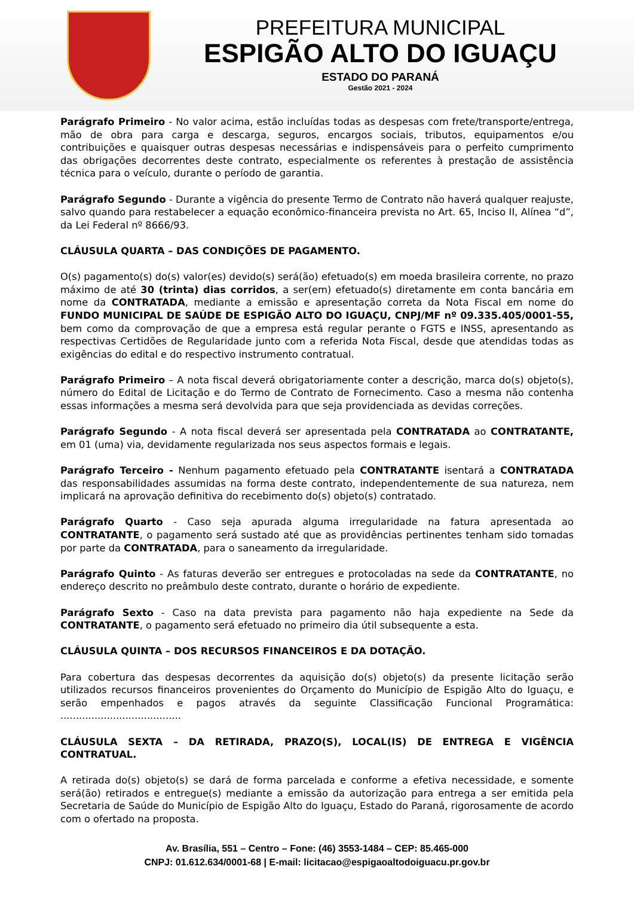PREFEITURA MUNICIPAL
ESPIGÃO ALTO DO IGUAÇU
ESTADO DO PARANÁ
Gestão 2021 - 2024
Parágrafo Primeiro - No valor acima, estão incluídas todas as despesas com frete/transporte/entrega, mão de obra para carga e descarga, seguros, encargos sociais, tributos, equipamentos e/ou contribuições e quaisquer outras despesas necessárias e indispensáveis para o perfeito cumprimento das obrigações decorrentes deste contrato, especialmente os referentes à prestação de assistência técnica para o veículo, durante o período de garantia.
Parágrafo Segundo - Durante a vigência do presente Termo de Contrato não haverá qualquer reajuste, salvo quando para restabelecer a equação econômico-financeira prevista no Art. 65, Inciso II, Alínea “d”, da Lei Federal nº 8666/93.
CLÁUSULA QUARTA – DAS CONDIÇÕES DE PAGAMENTO.
O(s) pagamento(s) do(s) valor(es) devido(s) será(ão) efetuado(s) em moeda brasileira corrente, no prazo máximo de até 30 (trinta) dias corridos, a ser(em) efetuado(s) diretamente em conta bancária em nome da CONTRATADA, mediante a emissão e apresentação correta da Nota Fiscal em nome do FUNDO MUNICIPAL DE SAÚDE DE ESPIGÃO ALTO DO IGUAÇU, CNPJ/MF nº 09.335.405/0001-55, bem como da comprovação de que a empresa está regular perante o FGTS e INSS, apresentando as respectivas Certidões de Regularidade junto com a referida Nota Fiscal, desde que atendidas todas as exigências do edital e do respectivo instrumento contratual.
Parágrafo Primeiro – A nota fiscal deverá obrigatoriamente conter a descrição, marca do(s) objeto(s), número do Edital de Licitação e do Termo de Contrato de Fornecimento. Caso a mesma não contenha essas informações a mesma será devolvida para que seja providenciada as devidas correções.
Parágrafo Segundo - A nota fiscal deverá ser apresentada pela CONTRATADA ao CONTRATANTE, em 01 (uma) via, devidamente regularizada nos seus aspectos formais e legais.
Parágrafo Terceiro - Nenhum pagamento efetuado pela CONTRATANTE isentará a CONTRATADA das responsabilidades assumidas na forma deste contrato, independentemente de sua natureza, nem implicará na aprovação definitiva do recebimento do(s) objeto(s) contratado.
Parágrafo Quarto - Caso seja apurada alguma irregularidade na fatura apresentada ao CONTRATANTE, o pagamento será sustado até que as providências pertinentes tenham sido tomadas por parte da CONTRATADA, para o saneamento da irregularidade.
Parágrafo Quinto - As faturas deverão ser entregues e protocoladas na sede da CONTRATANTE, no endereço descrito no preâmbulo deste contrato, durante o horário de expediente.
Parágrafo Sexto - Caso na data prevista para pagamento não haja expediente na Sede da CONTRATANTE, o pagamento será efetuado no primeiro dia útil subsequente a esta.
CLÁUSULA QUINTA – DOS RECURSOS FINANCEIROS E DA DOTAÇÃO.
Para cobertura das despesas decorrentes da aquisição do(s) objeto(s) da presente licitação serão utilizados recursos financeiros provenientes do Orçamento do Município de Espigão Alto do Iguaçu, e serão empenhados e pagos através da seguinte Classificação Funcional Programática: .......................................
CLÁUSULA SEXTA – DA RETIRADA, PRAZO(S), LOCAL(IS) DE ENTREGA E VIGÊNCIA CONTRATUAL.
A retirada do(s) objeto(s) se dará de forma parcelada e conforme a efetiva necessidade, e somente será(ão) retirados e entregue(s) mediante a emissão da autorização para entrega a ser emitida pela Secretaria de Saúde do Município de Espigão Alto do Iguaçu, Estado do Paraná, rigorosamente de acordo com o ofertado na proposta.
Av. Brasília, 551 – Centro – Fone: (46) 3553-1484 – CEP: 85.465-000
CNPJ: 01.612.634/0001-68 | E-mail: licitacao@espigaoaltodoiguacu.pr.gov.br